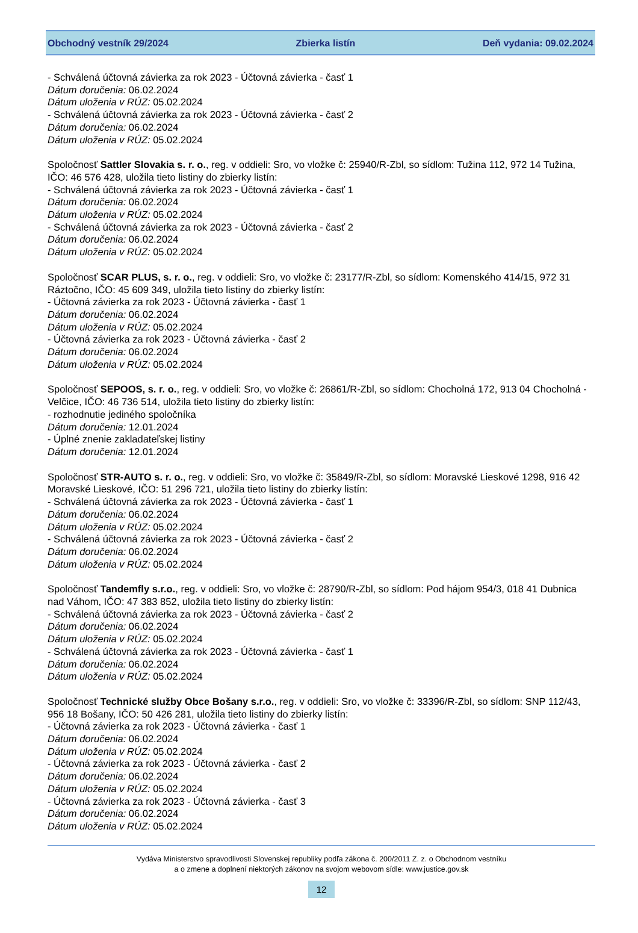Obchodný vestník 29/2024 Zbierka listín Deň vydania: 09.02.2024
- Schválená účtovná závierka za rok 2023 - Účtovná závierka - časť 1
Dátum doručenia: 06.02.2024
Dátum uloženia v RÚZ: 05.02.2024
- Schválená účtovná závierka za rok 2023 - Účtovná závierka - časť 2
Dátum doručenia: 06.02.2024
Dátum uloženia v RÚZ: 05.02.2024
Spoločnosť Sattler Slovakia s. r. o., reg. v oddieli: Sro, vo vložke č: 25940/R-Zbl, so sídlom: Tužina 112, 972 14 Tužina, IČO: 46 576 428, uložila tieto listiny do zbierky listín:
- Schválená účtovná závierka za rok 2023 - Účtovná závierka - časť 1
Dátum doručenia: 06.02.2024
Dátum uloženia v RÚZ: 05.02.2024
- Schválená účtovná závierka za rok 2023 - Účtovná závierka - časť 2
Dátum doručenia: 06.02.2024
Dátum uloženia v RÚZ: 05.02.2024
Spoločnosť SCAR PLUS, s. r. o., reg. v oddieli: Sro, vo vložke č: 23177/R-Zbl, so sídlom: Komenského 414/15, 972 31 Ráztočno, IČO: 45 609 349, uložila tieto listiny do zbierky listín:
- Účtovná závierka za rok 2023 - Účtovná závierka - časť 1
Dátum doručenia: 06.02.2024
Dátum uloženia v RÚZ: 05.02.2024
- Účtovná závierka za rok 2023 - Účtovná závierka - časť 2
Dátum doručenia: 06.02.2024
Dátum uloženia v RÚZ: 05.02.2024
Spoločnosť SEPOOS, s. r. o., reg. v oddieli: Sro, vo vložke č: 26861/R-Zbl, so sídlom: Chocholná 172, 913 04 Chocholná - Velčice, IČO: 46 736 514, uložila tieto listiny do zbierky listín:
- rozhodnutie jediného spoločníka
Dátum doručenia: 12.01.2024
- Úplné znenie zakladateľskej listiny
Dátum doručenia: 12.01.2024
Spoločnosť STR-AUTO s. r. o., reg. v oddieli: Sro, vo vložke č: 35849/R-Zbl, so sídlom: Moravské Lieskové 1298, 916 42 Moravské Lieskové, IČO: 51 296 721, uložila tieto listiny do zbierky listín:
- Schválená účtovná závierka za rok 2023 - Účtovná závierka - časť 1
Dátum doručenia: 06.02.2024
Dátum uloženia v RÚZ: 05.02.2024
- Schválená účtovná závierka za rok 2023 - Účtovná závierka - časť 2
Dátum doručenia: 06.02.2024
Dátum uloženia v RÚZ: 05.02.2024
Spoločnosť Tandemfly s.r.o., reg. v oddieli: Sro, vo vložke č: 28790/R-Zbl, so sídlom: Pod hájom 954/3, 018 41 Dubnica nad Váhom, IČO: 47 383 852, uložila tieto listiny do zbierky listín:
- Schválená účtovná závierka za rok 2023 - Účtovná závierka - časť 2
Dátum doručenia: 06.02.2024
Dátum uloženia v RÚZ: 05.02.2024
- Schválená účtovná závierka za rok 2023 - Účtovná závierka - časť 1
Dátum doručenia: 06.02.2024
Dátum uloženia v RÚZ: 05.02.2024
Spoločnosť Technické služby Obce Bošany s.r.o., reg. v oddieli: Sro, vo vložke č: 33396/R-Zbl, so sídlom: SNP 112/43, 956 18 Bošany, IČO: 50 426 281, uložila tieto listiny do zbierky listín:
- Účtovná závierka za rok 2023 - Účtovná závierka - časť 1
Dátum doručenia: 06.02.2024
Dátum uloženia v RÚZ: 05.02.2024
- Účtovná závierka za rok 2023 - Účtovná závierka - časť 2
Dátum doručenia: 06.02.2024
Dátum uloženia v RÚZ: 05.02.2024
- Účtovná závierka za rok 2023 - Účtovná závierka - časť 3
Dátum doručenia: 06.02.2024
Dátum uloženia v RÚZ: 05.02.2024
Vydáva Ministerstvo spravodlivosti Slovenskej republiky podľa zákona č. 200/2011 Z. z. o Obchodnom vestníku
a o zmene a doplnení niektorých zákonov na svojom webovom sídle: www.justice.gov.sk
12